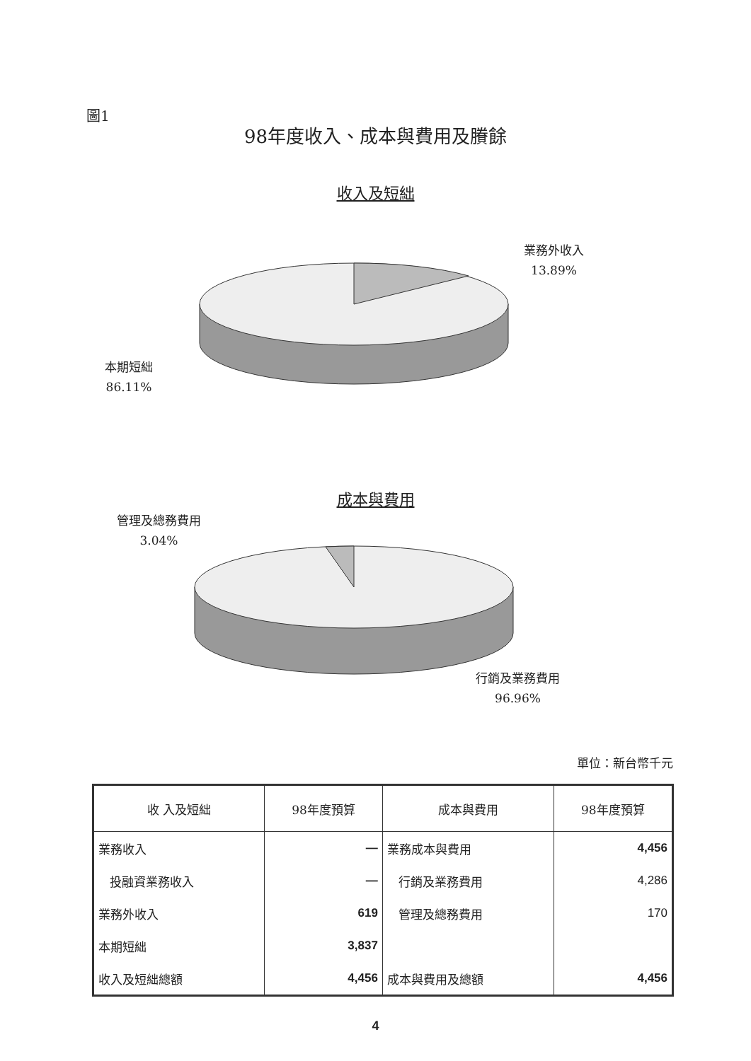圖1
98年度收入、成本與費用及賸餘
收入及短絀
業務外收入
13.89%
本期短絀
86.11%
成本與費用
管理及總務費用
3.04%
行銷及業務費用
96.96%
單位：新台幣千元
| 收 入及短絀 | 98年度預算 | 成本與費用 | 98年度預算 |
| --- | --- | --- | --- |
| 業務收入 | — | 業務成本與費用 | 4,456 |
| 投融資業務收入 | — | 行銷及業務費用 | 4,286 |
| 業務外收入 | 619 | 管理及總務費用 | 170 |
| 本期短絀 | 3,837 | | |
| 收入及短絀總額 | 4,456 | 成本與費用及總額 | 4,456 |
4